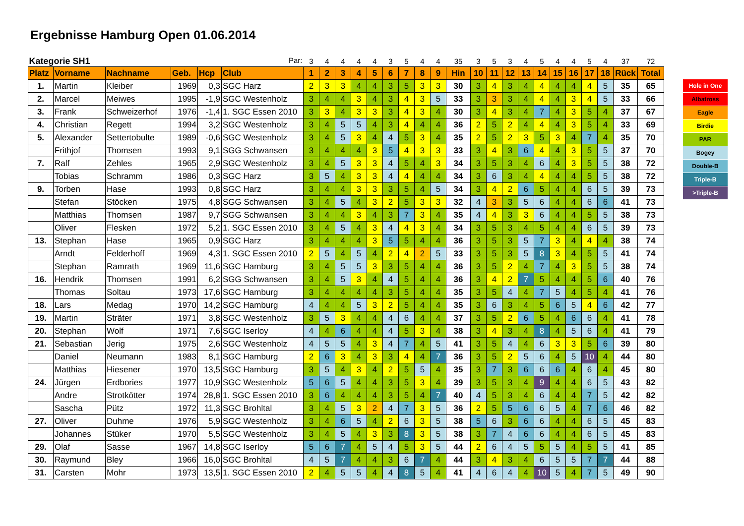Ergebnisse Hamburg Open 01.06.2014
| Kategorie SH1 Par: | | | | | | 3 | 4 | 4 | 4 | 4 | 3 | 5 | 4 | 4 | 35 | 3 | 5 | 3 | 4 | 5 | 4 | 4 | 5 | 4 | 37 | 72 |
| Platz | Vorname | Nachname | Geb. | Hcp | Club | 1 | 2 | 3 | 4 | 5 | 6 | 7 | 8 | 9 | Hin | 10 | 11 | 12 | 13 | 14 | 15 | 16 | 17 | 18 | Rück | Total |
| 1. | Martin | Kleiber | 1969 | 0,3 | SGC Harz | 2 | 3 | 3 | 4 | 4 | 3 | 5 | 3 | 3 | 30 | 3 | 4 | 3 | 4 | 4 | 4 | 4 | 4 | 5 | 35 | 65 |
| 2. | Marcel | Meiwes | 1995 | -1,9 | SGC Westenholz | 3 | 4 | 4 | 3 | 4 | 3 | 4 | 3 | 5 | 33 | 3 | 3 | 3 | 4 | 4 | 4 | 3 | 4 | 5 | 33 | 66 |
| 3. | Frank | Schweizerhof | 1976 | -1,4 | 1. SGC Essen 2010 | 3 | 3 | 4 | 3 | 3 | 3 | 4 | 3 | 4 | 30 | 3 | 4 | 3 | 4 | 7 | 4 | 3 | 5 | 4 | 37 | 67 |
| 4. | Christian | Regett | 1994 | 3,2 | SGC Westenholz | 3 | 4 | 5 | 5 | 4 | 3 | 4 | 4 | 4 | 36 | 2 | 5 | 2 | 4 | 4 | 4 | 3 | 5 | 4 | 33 | 69 |
| 5. | Alexander | Settertobulte | 1989 | -0,6 | SGC Westenholz | 3 | 4 | 5 | 3 | 4 | 4 | 5 | 3 | 4 | 35 | 2 | 5 | 2 | 3 | 5 | 3 | 4 | 7 | 4 | 35 | 70 |
| | Frithjof | Thomsen | 1993 | 9,1 | SGG Schwansen | 3 | 4 | 4 | 4 | 3 | 5 | 4 | 3 | 3 | 33 | 3 | 4 | 3 | 6 | 4 | 4 | 3 | 5 | 5 | 37 | 70 |
| 7. | Ralf | Zehles | 1965 | 2,9 | SGC Westenholz | 3 | 4 | 5 | 3 | 3 | 4 | 5 | 4 | 3 | 34 | 3 | 5 | 3 | 4 | 6 | 4 | 3 | 5 | 5 | 38 | 72 |
| | Tobias | Schramm | 1986 | 0,3 | SGC Harz | 3 | 5 | 4 | 3 | 3 | 4 | 4 | 4 | 4 | 34 | 3 | 6 | 3 | 4 | 4 | 4 | 4 | 5 | 5 | 38 | 72 |
| 9. | Torben | Hase | 1993 | 0,8 | SGC Harz | 3 | 4 | 4 | 3 | 3 | 3 | 5 | 4 | 5 | 34 | 3 | 4 | 2 | 6 | 5 | 4 | 4 | 6 | 5 | 39 | 73 |
| | Stefan | Stöcken | 1975 | 4,8 | SGG Schwansen | 3 | 4 | 5 | 4 | 3 | 2 | 5 | 3 | 3 | 32 | 4 | 3 | 3 | 5 | 6 | 4 | 4 | 6 | 6 | 41 | 73 |
| | Matthias | Thomsen | 1987 | 9,7 | SGG Schwansen | 3 | 4 | 4 | 3 | 4 | 3 | 7 | 3 | 4 | 35 | 4 | 4 | 3 | 3 | 6 | 4 | 4 | 5 | 5 | 38 | 73 |
| | Oliver | Flesken | 1972 | 5,2 | 1. SGC Essen 2010 | 3 | 4 | 5 | 4 | 3 | 4 | 4 | 3 | 4 | 34 | 3 | 5 | 3 | 4 | 5 | 4 | 4 | 6 | 5 | 39 | 73 |
| 13. | Stephan | Hase | 1965 | 0,9 | SGC Harz | 3 | 4 | 4 | 4 | 3 | 5 | 5 | 4 | 4 | 36 | 3 | 5 | 3 | 5 | 7 | 3 | 4 | 4 | 4 | 38 | 74 |
| | Arndt | Felderhoff | 1969 | 4,3 | 1. SGC Essen 2010 | 2 | 5 | 4 | 5 | 4 | 2 | 4 | 2 | 5 | 33 | 3 | 5 | 3 | 5 | 8 | 3 | 4 | 5 | 5 | 41 | 74 |
| | Stephan | Ramrath | 1969 | 11,6 | SGC Hamburg | 3 | 4 | 5 | 5 | 3 | 3 | 5 | 4 | 4 | 36 | 3 | 5 | 2 | 4 | 7 | 4 | 3 | 5 | 5 | 38 | 74 |
| 16. | Hendrik | Thomsen | 1991 | 6,2 | SGG Schwansen | 3 | 4 | 5 | 3 | 4 | 4 | 5 | 4 | 4 | 36 | 3 | 4 | 2 | 7 | 5 | 4 | 4 | 5 | 6 | 40 | 76 |
| | Thomas | Soltau | 1973 | 17,6 | SGC Hamburg | 3 | 4 | 4 | 4 | 4 | 3 | 5 | 4 | 4 | 35 | 3 | 5 | 4 | 4 | 7 | 5 | 4 | 5 | 4 | 41 | 76 |
| 18. | Lars | Medag | 1970 | 14,2 | SGC Hamburg | 4 | 4 | 4 | 5 | 3 | 2 | 5 | 4 | 4 | 35 | 3 | 6 | 3 | 4 | 5 | 6 | 5 | 4 | 6 | 42 | 77 |
| 19. | Martin | Sträter | 1971 | 3,8 | SGC Westenholz | 3 | 5 | 3 | 4 | 4 | 4 | 6 | 4 | 4 | 37 | 3 | 5 | 2 | 6 | 5 | 4 | 6 | 6 | 4 | 41 | 78 |
| 20. | Stephan | Wolf | 1971 | 7,6 | SGC Iserloy | 4 | 4 | 6 | 4 | 4 | 4 | 5 | 3 | 4 | 38 | 3 | 4 | 3 | 4 | 8 | 4 | 5 | 6 | 4 | 41 | 79 |
| 21. | Sebastian | Jerig | 1975 | 2,6 | SGC Westenholz | 4 | 5 | 5 | 4 | 3 | 4 | 7 | 4 | 5 | 41 | 3 | 5 | 4 | 4 | 6 | 3 | 3 | 5 | 6 | 39 | 80 |
| | Daniel | Neumann | 1983 | 8,1 | SGC Hamburg | 2 | 6 | 3 | 4 | 3 | 3 | 4 | 4 | 7 | 36 | 3 | 5 | 2 | 5 | 6 | 4 | 5 | 10 | 4 | 44 | 80 |
| | Matthias | Hiesener | 1970 | 13,5 | SGC Hamburg | 3 | 5 | 4 | 3 | 4 | 2 | 5 | 5 | 4 | 35 | 3 | 7 | 3 | 6 | 6 | 6 | 4 | 6 | 4 | 45 | 80 |
| 24. | Jürgen | Erdbories | 1977 | 10,9 | SGC Westenholz | 5 | 6 | 5 | 4 | 4 | 3 | 5 | 3 | 4 | 39 | 3 | 5 | 3 | 4 | 9 | 4 | 4 | 6 | 5 | 43 | 82 |
| | Andre | Strotkötter | 1974 | 28,8 | 1. SGC Essen 2010 | 3 | 6 | 4 | 4 | 4 | 3 | 5 | 4 | 7 | 40 | 4 | 5 | 3 | 4 | 6 | 4 | 4 | 7 | 5 | 42 | 82 |
| | Sascha | Pütz | 1972 | 11,3 | SGC Brohltal | 3 | 4 | 5 | 3 | 2 | 4 | 7 | 3 | 5 | 36 | 2 | 5 | 5 | 6 | 6 | 5 | 4 | 7 | 6 | 46 | 82 |
| 27. | Oliver | Duhme | 1976 | 5,9 | SGC Westenholz | 3 | 4 | 6 | 5 | 4 | 2 | 6 | 3 | 5 | 38 | 5 | 6 | 3 | 6 | 6 | 4 | 4 | 6 | 5 | 45 | 83 |
| | Johannes | Stüker | 1970 | 5,5 | SGC Westenholz | 3 | 4 | 5 | 4 | 3 | 3 | 8 | 3 | 5 | 38 | 3 | 7 | 4 | 6 | 6 | 4 | 4 | 6 | 5 | 45 | 83 |
| 29. | Olaf | Sasse | 1967 | 14,8 | SGC Iserloy | 5 | 6 | 7 | 4 | 5 | 4 | 5 | 3 | 5 | 44 | 2 | 6 | 4 | 5 | 5 | 5 | 4 | 5 | 5 | 41 | 85 |
| 30. | Raymund | Bley | 1966 | 16,0 | SGC Brohltal | 4 | 5 | 7 | 4 | 4 | 3 | 6 | 7 | 4 | 44 | 3 | 4 | 3 | 4 | 6 | 5 | 5 | 7 | 7 | 44 | 88 |
| 31. | Carsten | Mohr | 1973 | 13,5 | 1. SGC Essen 2010 | 2 | 4 | 5 | 5 | 4 | 4 | 8 | 5 | 4 | 41 | 4 | 6 | 4 | 4 | 10 | 5 | 4 | 7 | 5 | 49 | 90 |
Hole in One
Albatross
Eagle
Birdie
PAR
Bogey
Double-B
Triple-B
>Triple-B